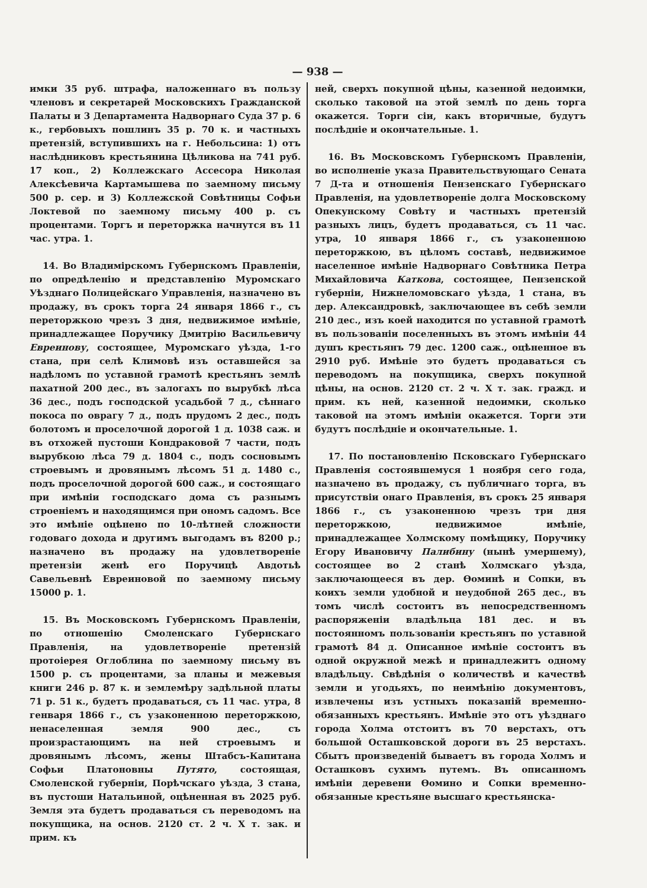— 938 —
имки 35 руб. штрафа, наложеннаго въ пользу членовъ и секретарей Московскихъ Гражданской Палаты и 3 Департамента Надворнаго Суда 37 р. 6 к., гербовыхъ пошлинъ 35 р. 70 к. и частныхъ претензій, вступившихъ на г. Небольсина: 1) отъ наслѣдниковъ крестьянина Цѣликова на 741 руб. 17 коп., 2) Коллежскаго Ассесора Николая Алексѣевича Картамышева по заемному письму 500 р. сер. и 3) Коллежской Совѣтницы Софьи Локтевой по заемному письму 400 р. съ процентами. Торгъ и переторжка начнутся въ 11 час. утра. 1.
14. Во Владимірскомъ Губернскомъ Правленіи, по опредѣленію и представленію Муромскаго Уѣзднаго Полицейскаго Управленія, назначено въ продажу, въ срокъ торга 24 января 1866 г., съ переторжкою чрезъ 3 дня, недвижимое имѣніе, принадлежащее Поручику Дмитрію Васильевичу Евреинову, состоящее, Муромскаго уѣзда, 1-го стана, при селѣ Климовѣ изъ оставшейся за надѣломъ по уставной грамотѣ крестьянъ землѣ пахатной 200 дес., въ залогахъ по вырубкѣ лѣса 36 дес., подъ господской усадьбой 7 д., сѣннаго покоса по оврагу 7 д., подъ прудомъ 2 дес., подъ болотомъ и проселочной дорогой 1 д. 1038 саж. и въ отхожей пустоши Кондраковой 7 части, подъ вырубкою лѣса 79 д. 1804 с., подъ сосновымъ строевымъ и дровянымъ лѣсомъ 51 д. 1480 с., подъ проселочной дорогой 600 саж., и состоящаго при имѣніи господскаго дома съ разнымъ строеніемъ и находящимся при ономъ садомъ. Все это имѣніе оцѣнено по 10-лѣтней сложности годоваго дохода и другимъ выгодамъ въ 8200 р.; назначено въ продажу на удовлетвореніе претензіи женѣ его Поручицѣ Авдотьѣ Савельевнѣ Евреиновой по заемному письму 15000 р. 1.
15. Въ Московскомъ Губернскомъ Правленіи, по отношенію Смоленскаго Губернскаго Правленія, на удовлетвореніе претензій протоіерея Оглоблина по заемному письму въ 1500 р. съ процентами, за планы и межевыя книги 246 р. 87 к. и землемѣру задѣльной платы 71 р. 51 к., будетъ продаваться, съ 11 час. утра, 8 генваря 1866 г., съ узаконенною переторжкою, ненаселенная земля 900 дес., съ произрастающимъ на ней строевымъ и дровянымъ лѣсомъ, жены Штабсъ-Капитана Софьи Платоновны Путято, состоящая, Смоленской губерніи, Порѣчскаго уѣзда, 3 стана, въ пустоши Натальиной, оцѣненная въ 2025 руб. Земля эта будетъ продаваться съ переводомъ на покупщика, на основ. 2120 ст. 2 ч. X т. зак. и прим. къ
ней, сверхъ покупной цѣны, казенной недоимки, сколько таковой на этой землѣ по день торга окажется. Торги сіи, какъ вторичные, будутъ послѣдніе и окончательные. 1.
16. Въ Московскомъ Губернскомъ Правленіи, во исполненіе указа Правительствующаго Сената 7 Д-та и отношенія Пензенскаго Губернскаго Правленія, на удовлетвореніе долга Московскому Опекунскому Совѣту и частныхъ претензій разныхъ лицъ, будетъ продаваться, съ 11 час. утра, 10 января 1866 г., съ узаконенною переторжкою, въ цѣломъ составѣ, недвижимое населенное имѣніе Надворнаго Совѣтника Петра Михайловича Каткова, состоящее, Пензенской губерніи, Нижнеломовскаго уѣзда, 1 стана, въ дер. Александровкѣ, заключающее въ себѣ земли 210 дес., изъ коей находится по уставной грамотѣ въ пользованіи поселенныхъ въ этомъ имѣніи 44 душъ крестьянъ 79 дес. 1200 саж., оцѣненное въ 2910 руб. Имѣніе это будетъ продаваться съ переводомъ на покупщика, сверхъ покупной цѣны, на основ. 2120 ст. 2 ч. X т. зак. гражд. и прим. къ ней, казенной недоимки, сколько таковой на этомъ имѣніи окажется. Торги эти будутъ послѣдніе и окончательные. 1.
17. По постановленію Псковскаго Губернскаго Правленія состоявшемуся 1 ноября сего года, назначено въ продажу, съ публичнаго торга, въ присутствіи онаго Правленія, въ срокъ 25 января 1866 г., съ узаконенною чрезъ три дня переторжкою, недвижимое имѣніе, принадлежащее Холмскому помѣщику, Поручику Егору Ивановичу Палибину (нынѣ умершему), состоящее во 2 станѣ Холмскаго уѣзда, заключающееся въ дер. Ѳоминѣ и Сопки, въ коихъ земли удобной и неудобной 265 дес., въ томъ числѣ состоитъ въ непосредственномъ распоряженіи владѣльца 181 дес. и въ постоянномъ пользованіи крестьянъ по уставной грамотѣ 84 д. Описанное имѣніе состоитъ въ одной окружной межѣ и принадлежитъ одному владѣльцу. Свѣдѣнія о количествѣ и качествѣ земли и угодьяхъ, по неимѣнію документовъ, извлечены изъ устныхъ показаній временно-обязанныхъ крестьянъ. Имѣніе это отъ уѣзднаго города Холма отстоитъ въ 70 верстахъ, отъ большой Осташковской дороги въ 25 верстахъ. Сбытъ произведеній бываетъ въ города Холмъ и Осташковъ сухимъ путемъ. Въ описанномъ имѣніи деревени Ѳомино и Сопки временно-обязанные крестьяне высшаго крестьянска-